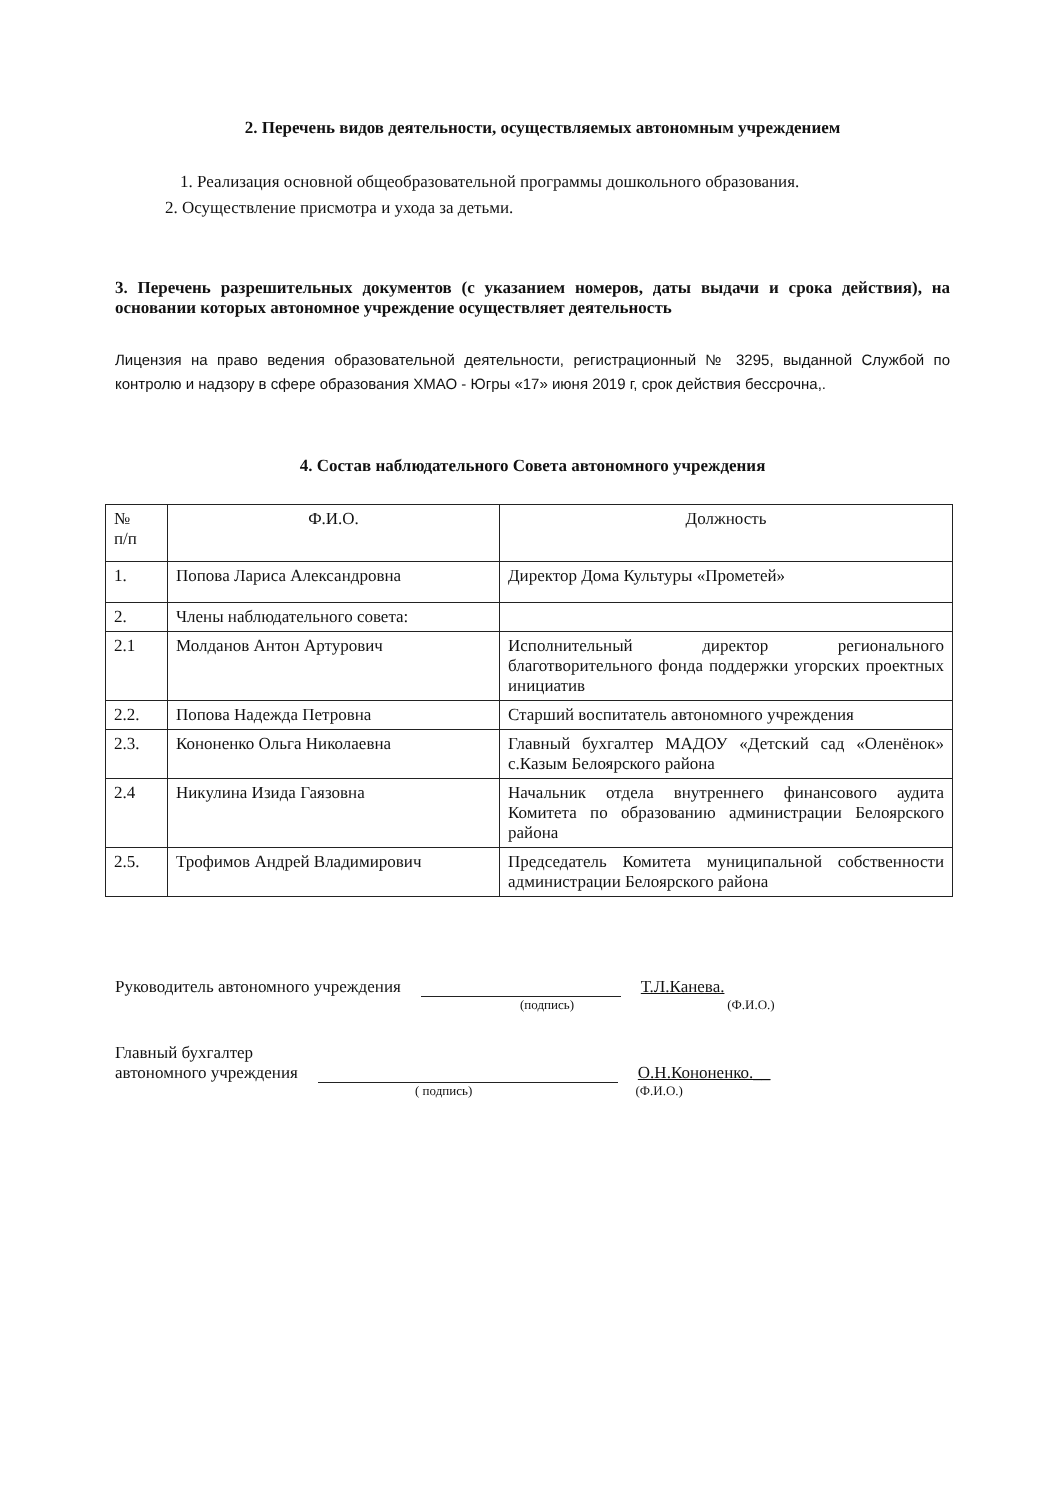2. Перечень видов деятельности, осуществляемых автономным учреждением
1. Реализация основной общеобразовательной программы дошкольного образования.
2. Осуществление присмотра и ухода за детьми.
3. Перечень разрешительных документов (с указанием номеров, даты выдачи и срока действия), на основании которых автономное учреждение осуществляет деятельность
Лицензия на право ведения образовательной деятельности, регистрационный № 3295, выданной Службой по контролю и надзору в сфере образования ХМАО - Югры «17» июня 2019 г, срок действия бессрочна,.
4. Состав наблюдательного Совета автономного учреждения
| № п/п | Ф.И.О. | Должность |
| 1. | Попова Лариса Александровна | Директор Дома Культуры «Прометей» |
| 2. | Члены наблюдательного совета: | |
| 2.1 | Молданов Антон Артурович | Исполнительный директор регионального благотворительного фонда поддержки угорских проектных инициатив |
| 2.2. | Попова Надежда Петровна | Старший воспитатель автономного учреждения |
| 2.3. | Кононенко Ольга Николаевна | Главный бухгалтер МАДОУ «Детский сад «Оленёнок» с.Казым Белоярского района |
| 2.4 | Никулина Изида Гаязовна | Начальник отдела внутреннего финансового аудита Комитета по образованию администрации Белоярского района |
| 2.5. | Трофимов Андрей Владимирович | Председатель Комитета муниципальной собственности администрации Белоярского района |
Руководитель автономного учреждения Т.Л.Канева.
(подпись) (Ф.И.О.)
Главный бухгалтер
автономного учреждения О.Н.Кононенко.__
( подпись) (Ф.И.О.)